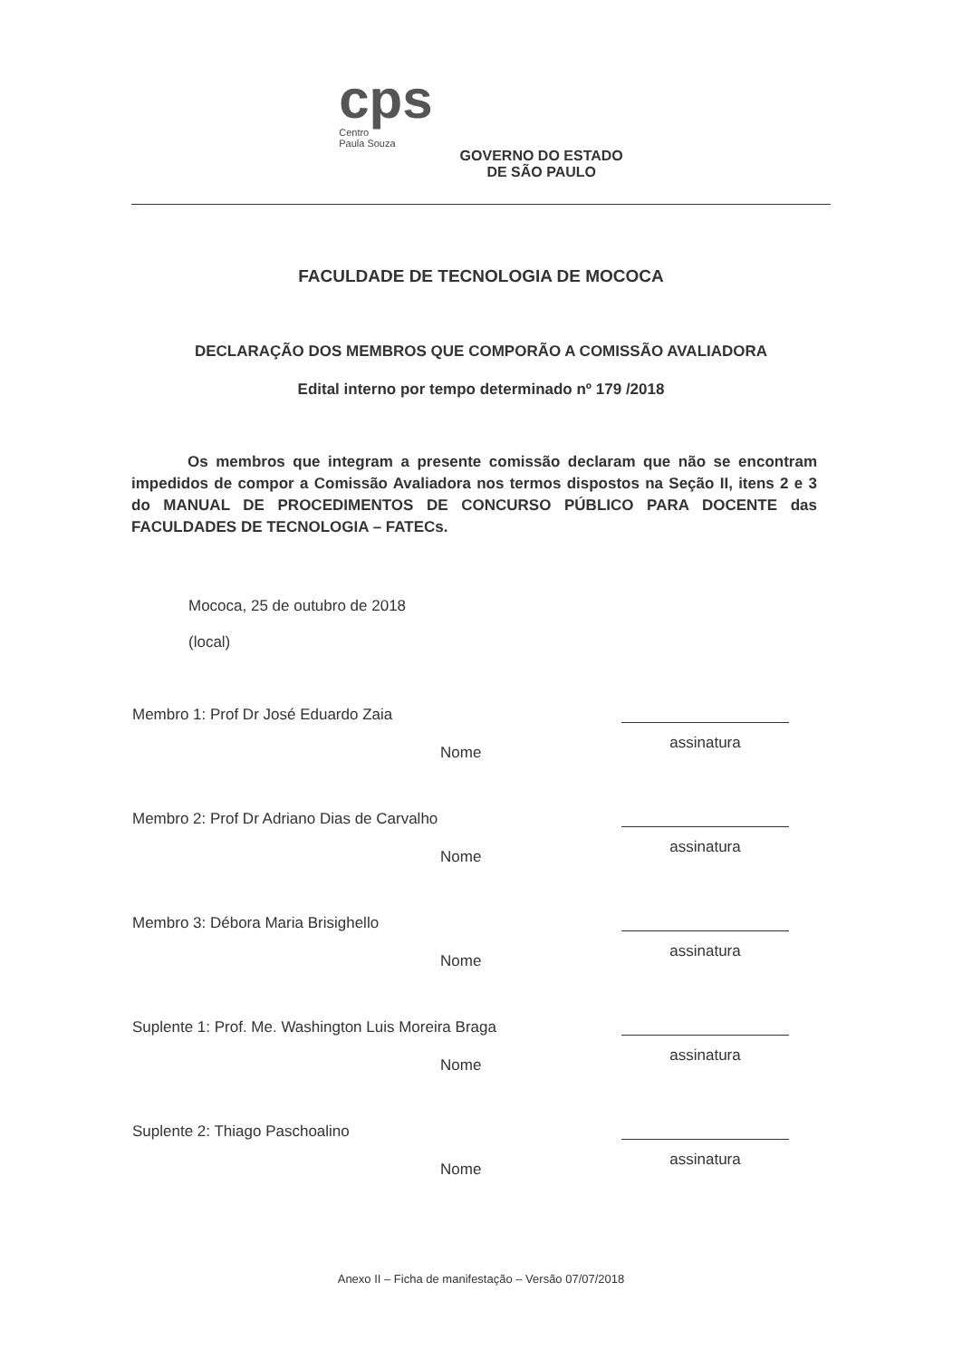cps
Centro
Paula Souza
GOVERNO DO ESTADO
DE SÃO PAULO
FACULDADE DE TECNOLOGIA DE MOCOCA
DECLARAÇÃO DOS MEMBROS QUE COMPORÃO A COMISSÃO AVALIADORA
Edital interno por tempo determinado nº 179 /2018
Os membros que integram a presente comissão declaram que não se encontram impedidos de compor a Comissão Avaliadora nos termos dispostos na Seção II, itens 2 e 3 do MANUAL DE PROCEDIMENTOS DE CONCURSO PÚBLICO PARA DOCENTE das FACULDADES DE TECNOLOGIA – FATECs.
Mococa, 25 de outubro de 2018
(local)
Membro 1: Prof Dr José Eduardo Zaia
Nome
assinatura
Membro 2: Prof Dr Adriano Dias de Carvalho
Nome
assinatura
Membro 3: Débora Maria Brisighello
Nome
assinatura
Suplente 1: Prof. Me. Washington Luis Moreira Braga
Nome
assinatura
Suplente 2: Thiago Paschoalino
Nome
assinatura
Anexo II – Ficha de manifestação – Versão 07/07/2018